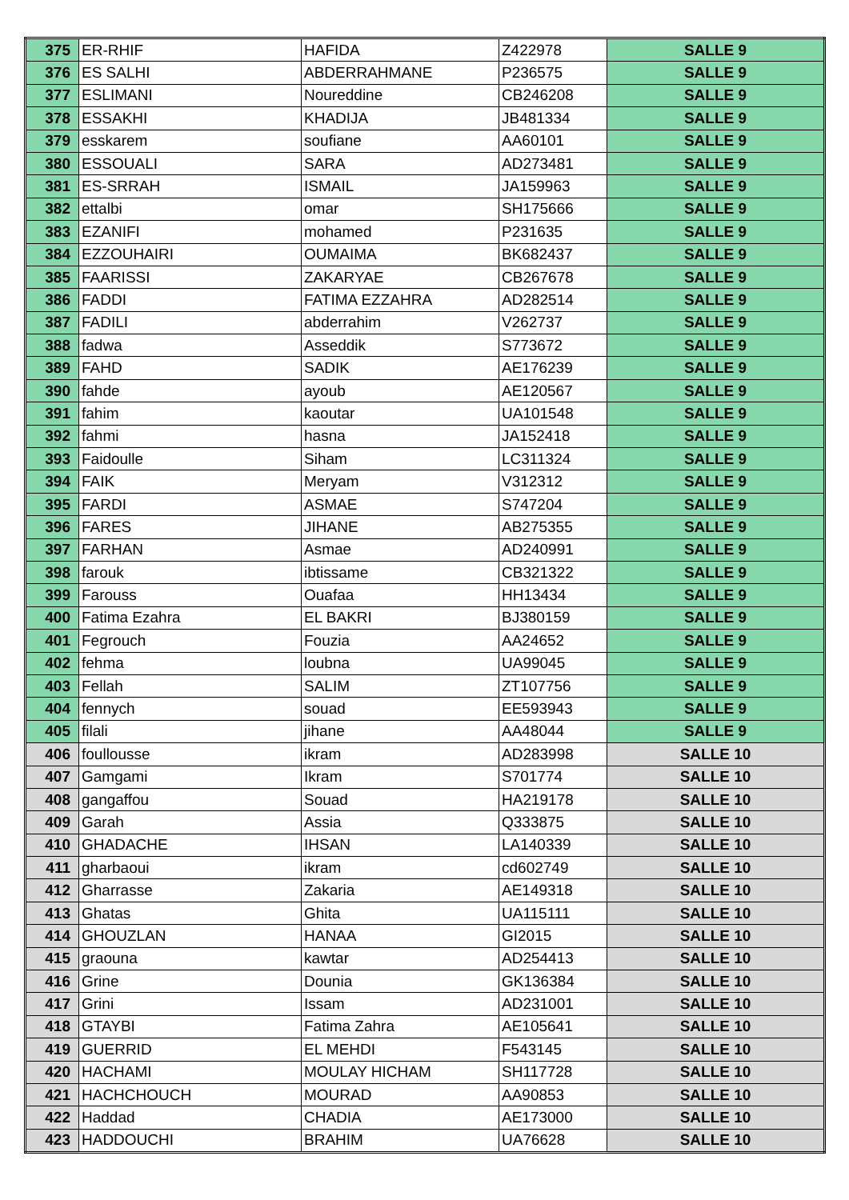| 375 | ER-RHIF | HAFIDA | Z422978 | SALLE 9 |
| 376 | ES SALHI | ABDERRAHMANE | P236575 | SALLE 9 |
| 377 | ESLIMANI | Noureddine | CB246208 | SALLE 9 |
| 378 | ESSAKHI | KHADIJA | JB481334 | SALLE 9 |
| 379 | esskarem | soufiane | AA60101 | SALLE 9 |
| 380 | ESSOUALI | SARA | AD273481 | SALLE 9 |
| 381 | ES-SRRAH | ISMAIL | JA159963 | SALLE 9 |
| 382 | ettalbi | omar | SH175666 | SALLE 9 |
| 383 | EZANIFI | mohamed | P231635 | SALLE 9 |
| 384 | EZZOUHAIRI | OUMAIMA | BK682437 | SALLE 9 |
| 385 | FAARISSI | ZAKARYAE | CB267678 | SALLE 9 |
| 386 | FADDI | FATIMA EZZAHRA | AD282514 | SALLE 9 |
| 387 | FADILI | abderrahim | V262737 | SALLE 9 |
| 388 | fadwa | Asseddik | S773672 | SALLE 9 |
| 389 | FAHD | SADIK | AE176239 | SALLE 9 |
| 390 | fahde | ayoub | AE120567 | SALLE 9 |
| 391 | fahim | kaoutar | UA101548 | SALLE 9 |
| 392 | fahmi | hasna | JA152418 | SALLE 9 |
| 393 | Faidoulle | Siham | LC311324 | SALLE 9 |
| 394 | FAIK | Meryam | V312312 | SALLE 9 |
| 395 | FARDI | ASMAE | S747204 | SALLE 9 |
| 396 | FARES | JIHANE | AB275355 | SALLE 9 |
| 397 | FARHAN | Asmae | AD240991 | SALLE 9 |
| 398 | farouk | ibtissame | CB321322 | SALLE 9 |
| 399 | Farouss | Ouafaa | HH13434 | SALLE 9 |
| 400 | Fatima Ezahra | EL BAKRI | BJ380159 | SALLE 9 |
| 401 | Fegrouch | Fouzia | AA24652 | SALLE 9 |
| 402 | fehma | loubna | UA99045 | SALLE 9 |
| 403 | Fellah | SALIM | ZT107756 | SALLE 9 |
| 404 | fennych | souad | EE593943 | SALLE 9 |
| 405 | filali | jihane | AA48044 | SALLE 9 |
| 406 | foullousse | ikram | AD283998 | SALLE 10 |
| 407 | Gamgami | Ikram | S701774 | SALLE 10 |
| 408 | gangaffou | Souad | HA219178 | SALLE 10 |
| 409 | Garah | Assia | Q333875 | SALLE 10 |
| 410 | GHADACHE | IHSAN | LA140339 | SALLE 10 |
| 411 | gharbaoui | ikram | cd602749 | SALLE 10 |
| 412 | Gharrasse | Zakaria | AE149318 | SALLE 10 |
| 413 | Ghatas | Ghita | UA115111 | SALLE 10 |
| 414 | GHOUZLAN | HANAA | GI2015 | SALLE 10 |
| 415 | graouna | kawtar | AD254413 | SALLE 10 |
| 416 | Grine | Dounia | GK136384 | SALLE 10 |
| 417 | Grini | Issam | AD231001 | SALLE 10 |
| 418 | GTAYBI | Fatima Zahra | AE105641 | SALLE 10 |
| 419 | GUERRID | EL MEHDI | F543145 | SALLE 10 |
| 420 | HACHAMI | MOULAY HICHAM | SH117728 | SALLE 10 |
| 421 | HACHCHOUCH | MOURAD | AA90853 | SALLE 10 |
| 422 | Haddad | CHADIA | AE173000 | SALLE 10 |
| 423 | HADDOUCHI | BRAHIM | UA76628 | SALLE 10 |